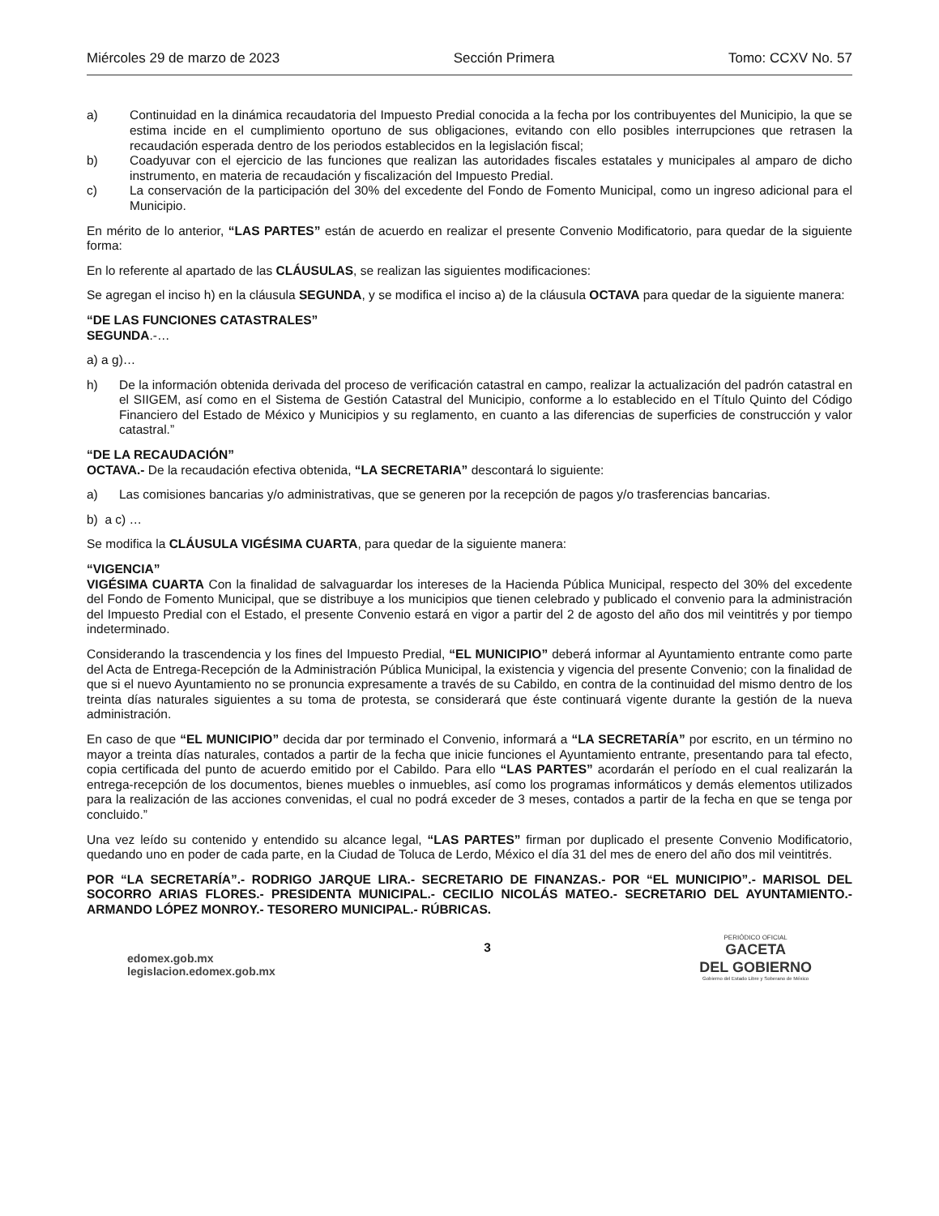Miércoles 29 de marzo de 2023 Sección Primera Tomo: CCXV No. 57
a) Continuidad en la dinámica recaudatoria del Impuesto Predial conocida a la fecha por los contribuyentes del Municipio, la que se estima incide en el cumplimiento oportuno de sus obligaciones, evitando con ello posibles interrupciones que retrasen la recaudación esperada dentro de los periodos establecidos en la legislación fiscal;
b) Coadyuvar con el ejercicio de las funciones que realizan las autoridades fiscales estatales y municipales al amparo de dicho instrumento, en materia de recaudación y fiscalización del Impuesto Predial.
c) La conservación de la participación del 30% del excedente del Fondo de Fomento Municipal, como un ingreso adicional para el Municipio.
En mérito de lo anterior, “LAS PARTES” están de acuerdo en realizar el presente Convenio Modificatorio, para quedar de la siguiente forma:
En lo referente al apartado de las CLÁUSULAS, se realizan las siguientes modificaciones:
Se agregan el inciso h) en la cláusula SEGUNDA, y se modifica el inciso a) de la cláusula OCTAVA para quedar de la siguiente manera:
“DE LAS FUNCIONES CATASTRALES”
SEGUNDA.-…
a) a g)…
h) De la información obtenida derivada del proceso de verificación catastral en campo, realizar la actualización del padrón catastral en el SIIGEM, así como en el Sistema de Gestión Catastral del Municipio, conforme a lo establecido en el Título Quinto del Código Financiero del Estado de México y Municipios y su reglamento, en cuanto a las diferencias de superficies de construcción y valor catastral.”
“DE LA RECAUDACIÓN”
OCTAVA.- De la recaudación efectiva obtenida, “LA SECRETARIA” descontará lo siguiente:
a) Las comisiones bancarias y/o administrativas, que se generen por la recepción de pagos y/o trasferencias bancarias.
b) a c) …
Se modifica la CLÁUSULA VIGÉSIMA CUARTA, para quedar de la siguiente manera:
“VIGENCIA”
VIGÉSIMA CUARTA Con la finalidad de salvaguardar los intereses de la Hacienda Pública Municipal, respecto del 30% del excedente del Fondo de Fomento Municipal, que se distribuye a los municipios que tienen celebrado y publicado el convenio para la administración del Impuesto Predial con el Estado, el presente Convenio estará en vigor a partir del 2 de agosto del año dos mil veintitrés y por tiempo indeterminado.
Considerando la trascendencia y los fines del Impuesto Predial, “EL MUNICIPIO” deberá informar al Ayuntamiento entrante como parte del Acta de Entrega-Recepción de la Administración Pública Municipal, la existencia y vigencia del presente Convenio; con la finalidad de que si el nuevo Ayuntamiento no se pronuncia expresamente a través de su Cabildo, en contra de la continuidad del mismo dentro de los treinta días naturales siguientes a su toma de protesta, se considerará que éste continuará vigente durante la gestión de la nueva administración.
En caso de que “EL MUNICIPIO” decida dar por terminado el Convenio, informará a “LA SECRETARÍA” por escrito, en un término no mayor a treinta días naturales, contados a partir de la fecha que inicie funciones el Ayuntamiento entrante, presentando para tal efecto, copia certificada del punto de acuerdo emitido por el Cabildo. Para ello “LAS PARTES” acordarán el período en el cual realizarán la entrega-recepción de los documentos, bienes muebles o inmuebles, así como los programas informáticos y demás elementos utilizados para la realización de las acciones convenidas, el cual no podrá exceder de 3 meses, contados a partir de la fecha en que se tenga por concluido.”
Una vez leído su contenido y entendido su alcance legal, “LAS PARTES” firman por duplicado el presente Convenio Modificatorio, quedando uno en poder de cada parte, en la Ciudad de Toluca de Lerdo, México el día 31 del mes de enero del año dos mil veintitrés.
POR “LA SECRETARÍA”.- RODRIGO JARQUE LIRA.- SECRETARIO DE FINANZAS.- POR “EL MUNICIPIO”.- MARISOL DEL SOCORRO ARIAS FLORES.- PRESIDENTA MUNICIPAL.- CECILIO NICOLÁS MATEO.- SECRETARIO DEL AYUNTAMIENTO.- ARMANDO LÓPEZ MONROY.- TESORERO MUNICIPAL.- RÚBRICAS.
edomex.gob.mx
legislacion.edomex.gob.mx
3
PERIÓDICO OFICIAL
GACETA
DEL GOBIERNO
Gobierno del Estado Libre y Soberano de México